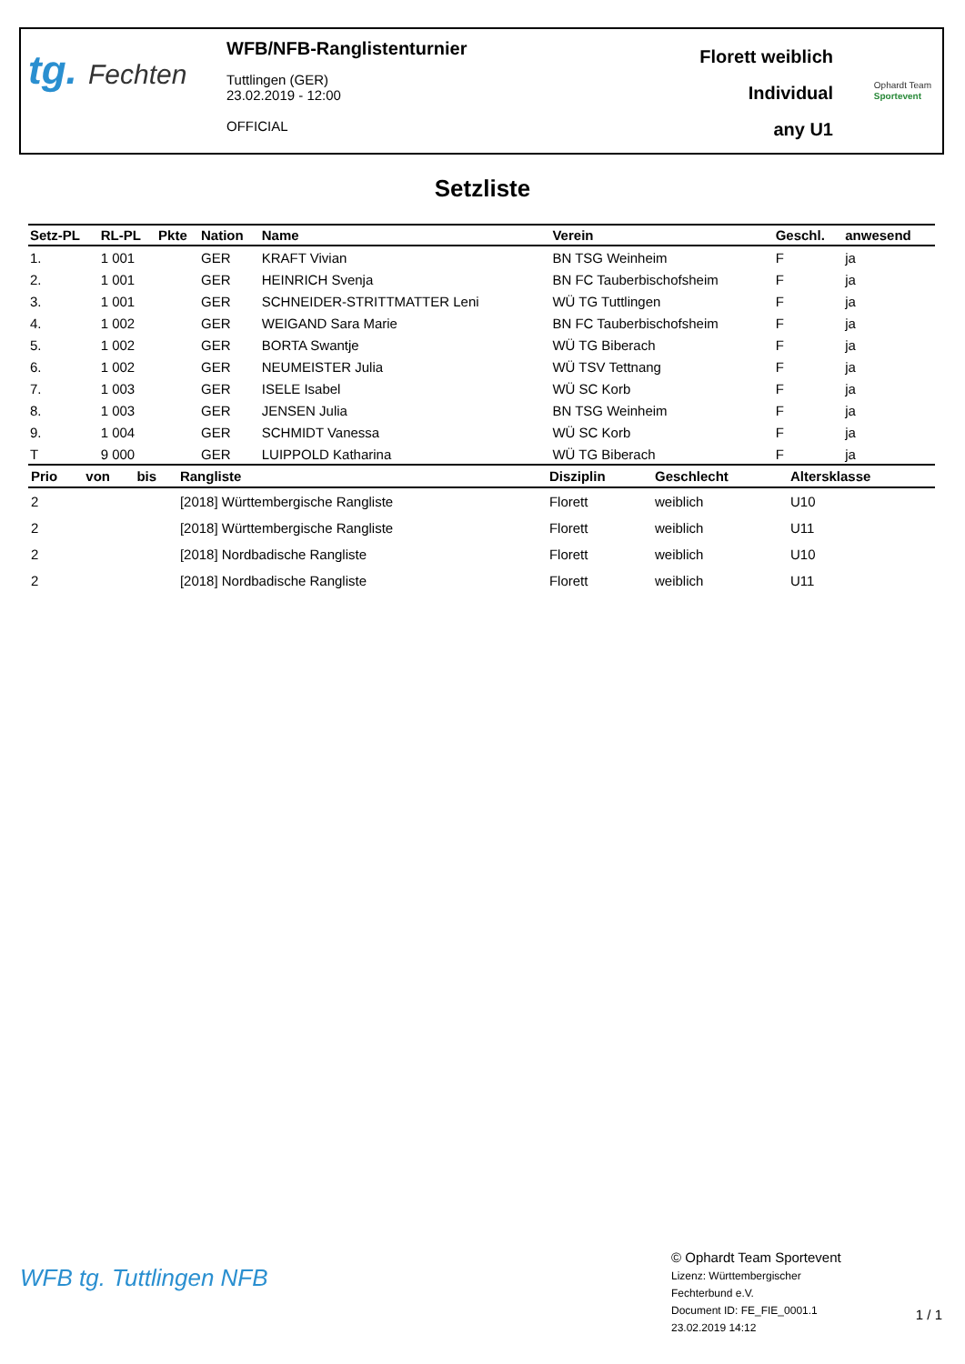tg. Fechten
WFB/NFB-Ranglistenturnier
Tuttlingen (GER)
23.02.2019 - 12:00
OFFICIAL
Florett weiblich
Individual
any U1
Ophardt Team
Sportevent
Setzliste
| Setz-PL | RL-PL | Pkte | Nation | Name | Verein | Geschl. | anwesend |
| --- | --- | --- | --- | --- | --- | --- | --- |
| 1. | 1 001 | | GER | KRAFT Vivian | BN TSG Weinheim | F | ja |
| 2. | 1 001 | | GER | HEINRICH Svenja | BN FC Tauberbischofsheim | F | ja |
| 3. | 1 001 | | GER | SCHNEIDER-STRITTMATTER Leni | WÜ TG Tuttlingen | F | ja |
| 4. | 1 002 | | GER | WEIGAND Sara Marie | BN FC Tauberbischofsheim | F | ja |
| 5. | 1 002 | | GER | BORTA Swantje | WÜ TG Biberach | F | ja |
| 6. | 1 002 | | GER | NEUMEISTER Julia | WÜ TSV Tettnang | F | ja |
| 7. | 1 003 | | GER | ISELE Isabel | WÜ SC Korb | F | ja |
| 8. | 1 003 | | GER | JENSEN Julia | BN TSG Weinheim | F | ja |
| 9. | 1 004 | | GER | SCHMIDT Vanessa | WÜ SC Korb | F | ja |
| T | 9 000 | | GER | LUIPPOLD Katharina | WÜ TG Biberach | F | ja |
| Prio | von | bis | Rangliste | Disziplin | Geschlecht | Altersklasse |
| --- | --- | --- | --- | --- | --- | --- |
| 2 | | | [2018] Württembergische Rangliste | Florett | weiblich | U10 |
| 2 | | | [2018] Württembergische Rangliste | Florett | weiblich | U11 |
| 2 | | | [2018] Nordbadische Rangliste | Florett | weiblich | U10 |
| 2 | | | [2018] Nordbadische Rangliste | Florett | weiblich | U11 |
WFB tg. Tuttlingen NFB
© Ophardt Team Sportevent
Lizenz: Württembergischer
Fechterbund e.V.
Document ID: FE_FIE_0001.1
23.02.2019 14:12
1 / 1